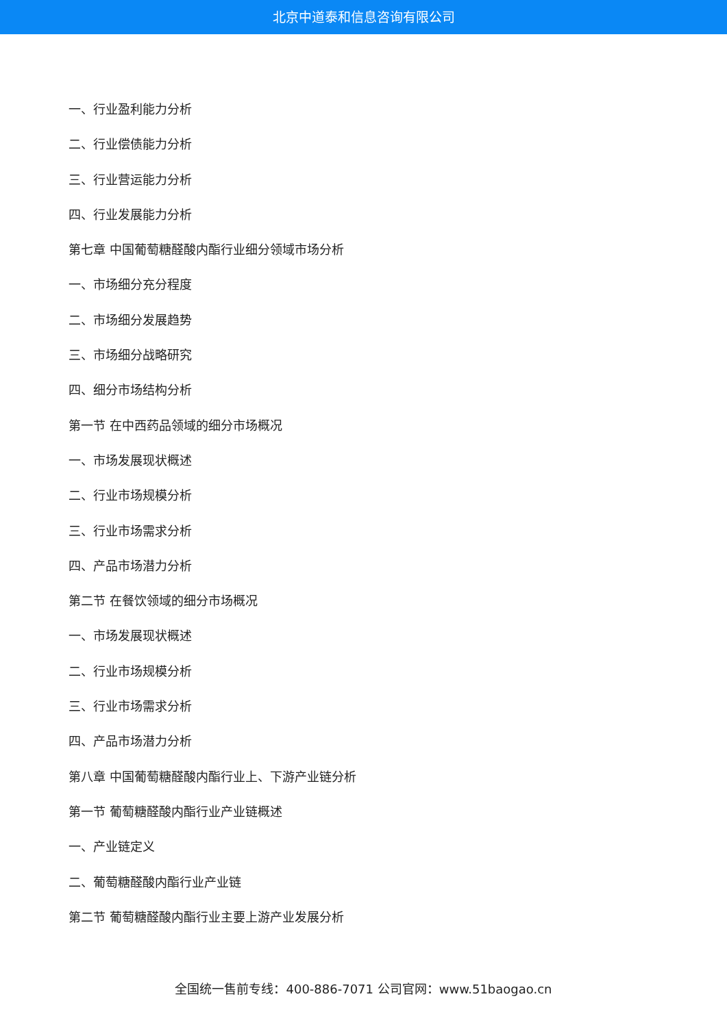北京中道泰和信息咨询有限公司
一、行业盈利能力分析
二、行业偿债能力分析
三、行业营运能力分析
四、行业发展能力分析
第七章 中国葡萄糖醛酸内酯行业细分领域市场分析
一、市场细分充分程度
二、市场细分发展趋势
三、市场细分战略研究
四、细分市场结构分析
第一节 在中西药品领域的细分市场概况
一、市场发展现状概述
二、行业市场规模分析
三、行业市场需求分析
四、产品市场潜力分析
第二节 在餐饮领域的细分市场概况
一、市场发展现状概述
二、行业市场规模分析
三、行业市场需求分析
四、产品市场潜力分析
第八章 中国葡萄糖醛酸内酯行业上、下游产业链分析
第一节 葡萄糖醛酸内酯行业产业链概述
一、产业链定义
二、葡萄糖醛酸内酯行业产业链
第二节 葡萄糖醛酸内酯行业主要上游产业发展分析
全国统一售前专线：400-886-7071 公司官网：www.51baogao.cn